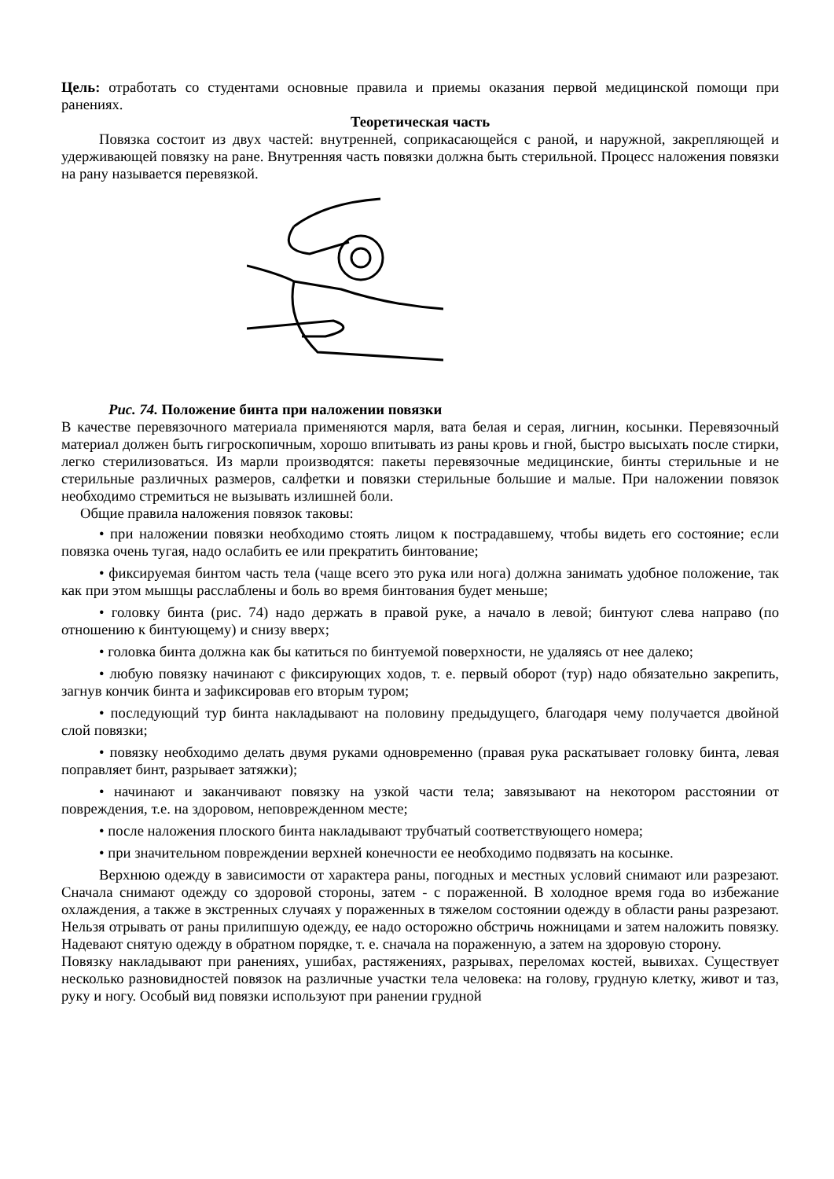Цель: отработать со студентами основные правила и приемы оказания первой медицинской помощи при ранениях.
Теоретическая часть
Повязка состоит из двух частей: внутренней, соприкасающейся с раной, и наружной, закрепляющей и удерживающей повязку на ране. Внутренняя часть повязки должна быть стерильной. Процесс наложения повязки на рану называется перевязкой.
Рис. 74. Положение бинта при наложении повязки
В качестве перевязочного материала применяются марля, вата белая и серая, лигнин, косынки. Перевязочный материал должен быть гигроскопичным, хорошо впитывать из раны кровь и гной, быстро высыхать после стирки, легко стерилизоваться. Из марли производятся: пакеты перевязочные медицинские, бинты стерильные и не стерильные различных размеров, салфетки и повязки стерильные большие и малые. При наложении повязок необходимо стремиться не вызывать излишней боли.
Общие правила наложения повязок таковы:
• при наложении повязки необходимо стоять лицом к пострадавшему, чтобы видеть его состояние; если повязка очень тугая, надо ослабить ее или прекратить бинтование;
• фиксируемая бинтом часть тела (чаще всего это рука или нога) должна занимать удобное положение, так как при этом мышцы расслаблены и боль во время бинтования будет меньше;
• головку бинта (рис. 74) надо держать в правой руке, а начало в левой; бинтуют слева направо (по отношению к бинтующему) и снизу вверх;
• головка бинта должна как бы катиться по бинтуемой поверхности, не удаляясь от нее далеко;
• любую повязку начинают с фиксирующих ходов, т. е. первый оборот (тур) надо обязательно закрепить, загнув кончик бинта и зафиксировав его вторым туром;
• последующий тур бинта накладывают на половину предыдущего, благодаря чему получается двойной слой повязки;
• повязку необходимо делать двумя руками одновременно (правая рука раскатывает головку бинта, левая поправляет бинт, разрывает затяжки);
• начинают и заканчивают повязку на узкой части тела; завязывают на некотором расстоянии от повреждения, т.е. на здоровом, неповрежденном месте;
• после наложения плоского бинта накладывают трубчатый соответствующего номера;
• при значительном повреждении верхней конечности ее необходимо подвязать на косынке.
Верхнюю одежду в зависимости от характера раны, погодных и местных условий снимают или разрезают. Сначала снимают одежду со здоровой стороны, затем - с пораженной. В холодное время года во избежание охлаждения, а также в экстренных случаях у пораженных в тяжелом состоянии одежду в области раны разрезают. Нельзя отрывать от раны прилипшую одежду, ее надо осторожно обстричь ножницами и затем наложить повязку. Надевают снятую одежду в обратном порядке, т. е. сначала на пораженную, а затем на здоровую сторону.
Повязку накладывают при ранениях, ушибах, растяжениях, разрывах, переломах костей, вывихах. Существует несколько разновидностей повязок на различные участки тела человека: на голову, грудную клетку, живот и таз, руку и ногу. Особый вид повязки используют при ранении грудной